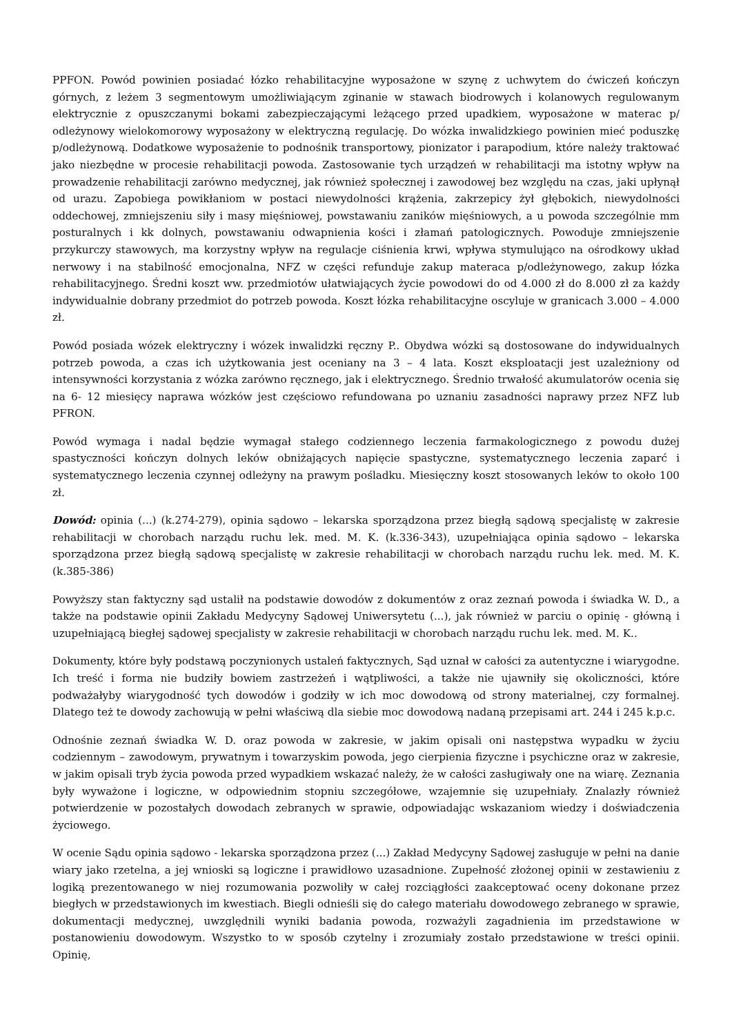PPFON. Powód powinien posiadać łózko rehabilitacyjne wyposażone w szynę z uchwytem do ćwiczeń kończyn górnych, z leżem 3 segmentowym umożliwiającym zginanie w stawach biodrowych i kolanowych regulowanym elektrycznie z opuszczanymi bokami zabezpieczającymi leżącego przed upadkiem, wyposażone w materac p/ odleżynowy wielokomorowy wyposażony w elektryczną regulację. Do wózka inwalidzkiego powinien mieć poduszkę p/odleżynową. Dodatkowe wyposażenie to podnośnik transportowy, pionizator i parapodium, które należy traktować jako niezbędne w procesie rehabilitacji powoda. Zastosowanie tych urządzeń w rehabilitacji ma istotny wpływ na prowadzenie rehabilitacji zarówno medycznej, jak również społecznej i zawodowej bez względu na czas, jaki upłynął od urazu. Zapobiega powikłaniom w postaci niewydolności krążenia, zakrzepicy żył głębokich, niewydolności oddechowej, zmniejszeniu siły i masy mięśniowej, powstawaniu zaników mięśniowych, a u powoda szczególnie mm posturalnych i kk dolnych, powstawaniu odwapnienia kości i złamań patologicznych. Powoduje zmniejszenie przykurczy stawowych, ma korzystny wpływ na regulacje ciśnienia krwi, wpływa stymulująco na ośrodkowy układ nerwowy i na stabilność emocjonalna, NFZ w części refunduje zakup materaca p/odleżynowego, zakup łózka rehabilitacyjnego. Średni koszt ww. przedmiotów ułatwiających życie powodowi do od 4.000 zł do 8.000 zł za każdy indywidualnie dobrany przedmiot do potrzeb powoda. Koszt łózka rehabilitacyjne oscyluje w granicach 3.000 – 4.000 zł.
Powód posiada wózek elektryczny i wózek inwalidzki ręczny P.. Obydwa wózki są dostosowane do indywidualnych potrzeb powoda, a czas ich użytkowania jest oceniany na 3 – 4 lata. Koszt eksploatacji jest uzależniony od intensywności korzystania z wózka zarówno ręcznego, jak i elektrycznego. Średnio trwałość akumulatorów ocenia się na 6- 12 miesięcy naprawa wózków jest częściowo refundowana po uznaniu zasadności naprawy przez NFZ lub PFRON.
Powód wymaga i nadal będzie wymagał stałego codziennego leczenia farmakologicznego z powodu dużej spastyczności kończyn dolnych leków obniżających napięcie spastyczne, systematycznego leczenia zaparć i systematycznego leczenia czynnej odleżyny na prawym pośladku. Miesięczny koszt stosowanych leków to około 100 zł.
Dowód: opinia (...) (k.274-279), opinia sądowo – lekarska sporządzona przez biegłą sądową specjalistę w zakresie rehabilitacji w chorobach narządu ruchu lek. med. M. K. (k.336-343), uzupełniająca opinia sądowo – lekarska sporządzona przez biegłą sądową specjalistę w zakresie rehabilitacji w chorobach narządu ruchu lek. med. M. K. (k.385-386)
Powyższy stan faktyczny sąd ustalił na podstawie dowodów z dokumentów z oraz zeznań powoda i świadka W. D., a także na podstawie opinii Zakładu Medycyny Sądowej Uniwersytetu (...), jak również w parciu o opinię - główną i uzupełniającą biegłej sądowej specjalisty w zakresie rehabilitacji w chorobach narządu ruchu lek. med. M. K..
Dokumenty, które były podstawą poczynionych ustaleń faktycznych, Sąd uznał w całości za autentyczne i wiarygodne. Ich treść i forma nie budziły bowiem zastrzeżeń i wątpliwości, a także nie ujawniły się okoliczności, które podważałyby wiarygodność tych dowodów i godziły w ich moc dowodową od strony materialnej, czy formalnej. Dlatego też te dowody zachowują w pełni właściwą dla siebie moc dowodową nadaną przepisami art. 244 i 245 k.p.c.
Odnośnie zeznań świadka W. D. oraz powoda w zakresie, w jakim opisali oni następstwa wypadku w życiu codziennym – zawodowym, prywatnym i towarzyskim powoda, jego cierpienia fizyczne i psychiczne oraz w zakresie, w jakim opisali tryb życia powoda przed wypadkiem wskazać należy, że w całości zasługiwały one na wiarę. Zeznania były wyważone i logiczne, w odpowiednim stopniu szczegółowe, wzajemnie się uzupełniały. Znalazły również potwierdzenie w pozostałych dowodach zebranych w sprawie, odpowiadając wskazaniom wiedzy i doświadczenia życiowego.
W ocenie Sądu opinia sądowo - lekarska sporządzona przez (...) Zakład Medycyny Sądowej zasługuje w pełni na danie wiary jako rzetelna, a jej wnioski są logiczne i prawidłowo uzasadnione. Zupełność złożonej opinii w zestawieniu z logiką prezentowanego w niej rozumowania pozwoliły w całej rozciągłości zaakceptować oceny dokonane przez biegłych w przedstawionych im kwestiach. Biegli odnieśli się do całego materiału dowodowego zebranego w sprawie, dokumentacji medycznej, uwzględnili wyniki badania powoda, rozważyli zagadnienia im przedstawione w postanowieniu dowodowym. Wszystko to w sposób czytelny i zrozumiały zostało przedstawione w treści opinii. Opinię,